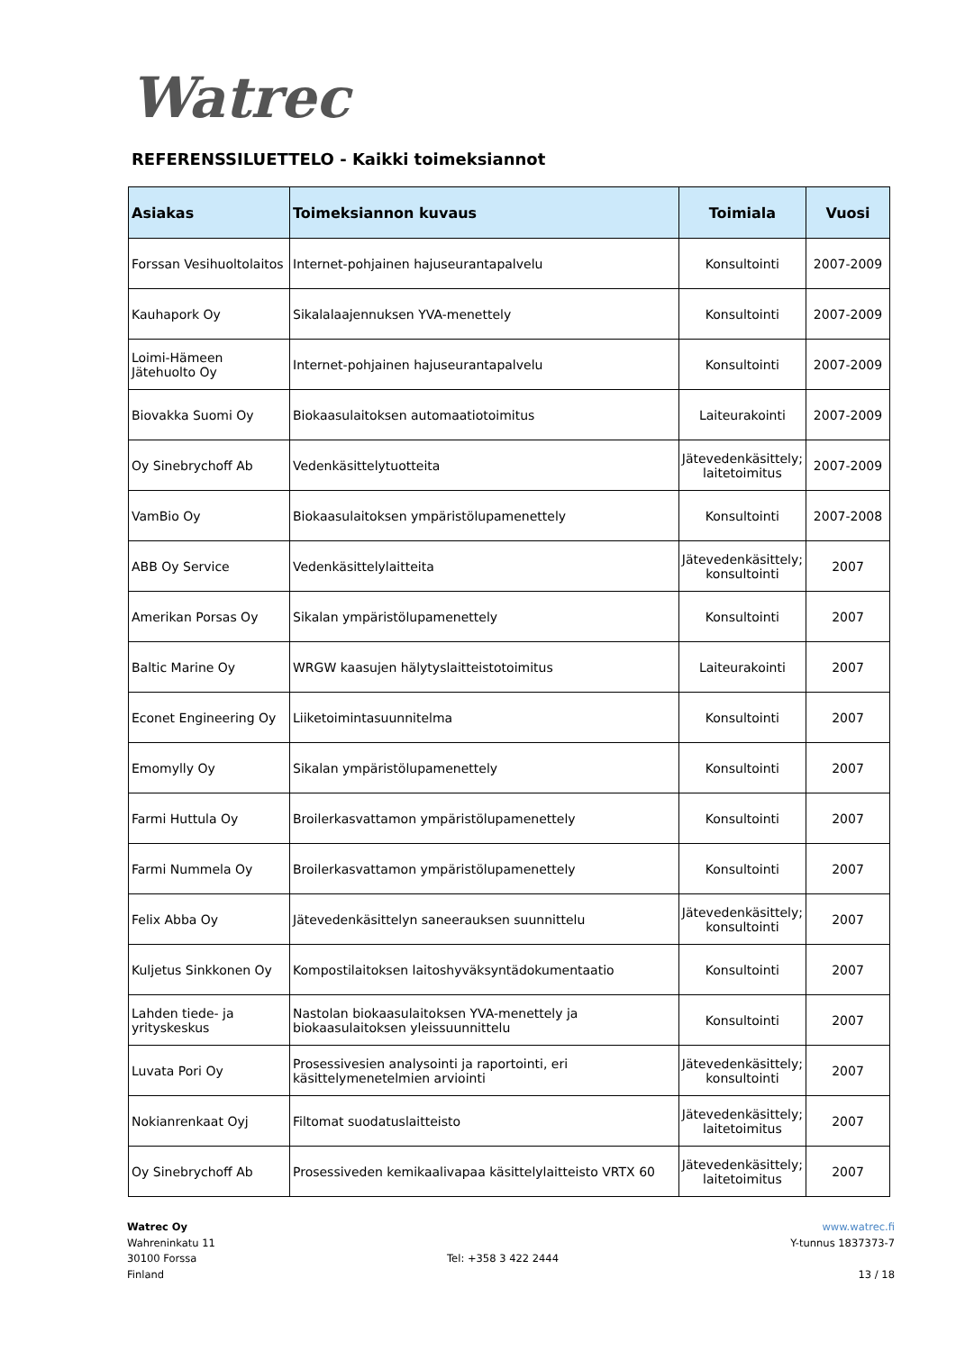Watrec
REFERENSSILUETTELO - Kaikki toimeksiannot
| Asiakas | Toimeksiannon kuvaus | Toimiala | Vuosi |
| --- | --- | --- | --- |
| Forssan Vesihuoltolaitos | Internet-pohjainen hajuseurantapalvelu | Konsultointi | 2007-2009 |
| Kauhapork Oy | Sikalalaajennuksen YVA-menettely | Konsultointi | 2007-2009 |
| Loimi-Hämeen Jätehuolto Oy | Internet-pohjainen hajuseurantapalvelu | Konsultointi | 2007-2009 |
| Biovakka Suomi Oy | Biokaasulaitoksen automaatiotoimitus | Laiteurakointi | 2007-2009 |
| Oy Sinebrychoff Ab | Vedenkäsittelytuotteita | Jätevedenkäsittely; laitetoimitus | 2007-2009 |
| VamBio Oy | Biokaasulaitoksen ympäristölupamenettely | Konsultointi | 2007-2008 |
| ABB Oy Service | Vedenkäsittelylaitteita | Jätevedenkäsittely; konsultointi | 2007 |
| Amerikan Porsas Oy | Sikalan ympäristölupamenettely | Konsultointi | 2007 |
| Baltic Marine Oy | WRGW kaasujen hälytyslaitteistotoimitus | Laiteurakointi | 2007 |
| Econet Engineering Oy | Liiketoimintasuunnitelma | Konsultointi | 2007 |
| Emomylly Oy | Sikalan ympäristölupamenettely | Konsultointi | 2007 |
| Farmi Huttula Oy | Broilerkasvattamon ympäristölupamenettely | Konsultointi | 2007 |
| Farmi Nummela Oy | Broilerkasvattamon ympäristölupamenettely | Konsultointi | 2007 |
| Felix Abba Oy | Jätevedenkäsittelyn saneerauksen suunnittelu | Jätevedenkäsittely; konsultointi | 2007 |
| Kuljetus Sinkkonen Oy | Kompostilaitoksen laitoshyväksyntädokumentaatio | Konsultointi | 2007 |
| Lahden tiede- ja yrityskeskus | Nastolan biokaasulaitoksen YVA-menettely ja biokaasulaitoksen yleissuunnittelu | Konsultointi | 2007 |
| Luvata Pori Oy | Prosessivesien analysointi ja raportointi, eri käsittelymenetelmien arviointi | Jätevedenkäsittely; konsultointi | 2007 |
| Nokianrenkaat Oyj | Filtomat suodatuslaitteisto | Jätevedenkäsittely; laitetoimitus | 2007 |
| Oy Sinebrychoff Ab | Prosessiveden kemikaalivapaa käsittelylaitteisto VRTX 60 | Jätevedenkäsittely; laitetoimitus | 2007 |
Watrec Oy
Wahreninkatu 11
30100 Forssa
Finland
Tel: +358 3 422 2444 www.watrec.fi
Y-tunnus 1837373-7
13 / 18